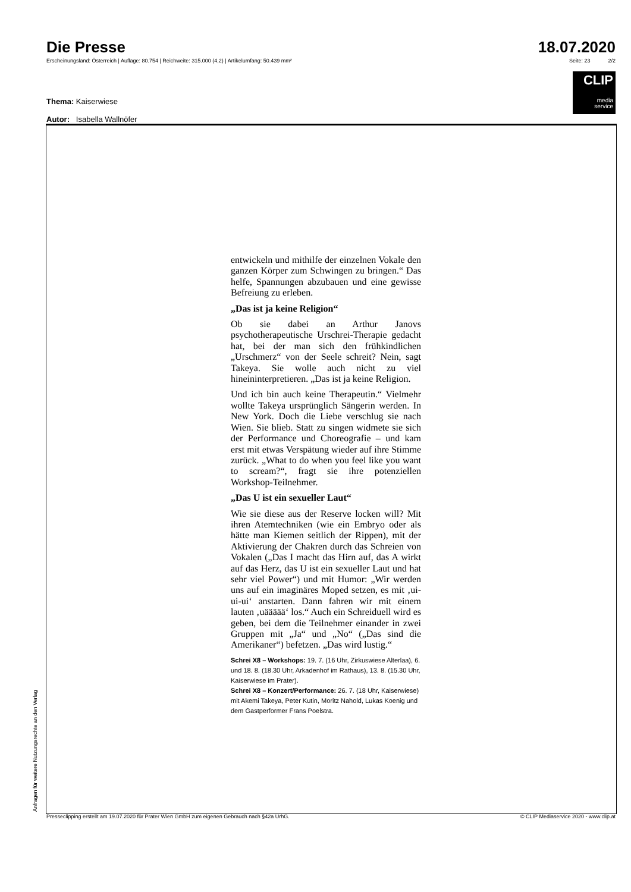Die Presse
18.07.2020
Erscheinungsland: Österreich | Auflage: 80.754 | Reichweite: 315.000 (4,2) | Artikelumfang: 50.439 mm² Seite: 23 2/2
CLIP
media
service
Thema: Kaiserwiese
Autor: Isabella Wallnöfer
entwickeln und mithilfe der einzelnen Vokale den ganzen Körper zum Schwingen zu bringen.“ Das helfe, Spannungen abzubauen und eine gewisse Befreiung zu erleben.
„Das ist ja keine Religion“
Ob sie dabei an Arthur Janovs psychotherapeutische Urschrei-Therapie gedacht hat, bei der man sich den frühkindlichen „Urschmerz“ von der Seele schreit? Nein, sagt Takeya. Sie wolle auch nicht zu viel hineininterpretieren. „Das ist ja keine Religion.
Und ich bin auch keine Therapeutin.“ Vielmehr wollte Takeya ursprünglich Sängerin werden. In New York. Doch die Liebe verschlug sie nach Wien. Sie blieb. Statt zu singen widmete sie sich der Performance und Choreografie – und kam erst mit etwas Verspätung wieder auf ihre Stimme zurück. „What to do when you feel like you want to scream?“, fragt sie ihre potenziellen Workshop-Teilnehmer.
„Das U ist ein sexueller Laut“
Wie sie diese aus der Reserve locken will? Mit ihren Atemtechniken (wie ein Embryo oder als hätte man Kiemen seitlich der Rippen), mit der Aktivierung der Chakren durch das Schreien von Vokalen („Das I macht das Hirn auf, das A wirkt auf das Herz, das U ist ein sexueller Laut und hat sehr viel Power“) und mit Humor: „Wir werden uns auf ein imaginäres Moped setzen, es mit ‚ui-ui-ui‘ anstarten. Dann fahren wir mit einem lauten ‚uäääää‘ los.“ Auch ein Schreiduell wird es geben, bei dem die Teilnehmer einander in zwei Gruppen mit „Ja“ und „No“ („Das sind die Amerikaner“) befetzen. „Das wird lustig.“
Schrei X8 – Workshops: 19. 7. (16 Uhr, Zirkuswiese Alterlaa), 6. und 18. 8. (18.30 Uhr, Arkadenhof im Rathaus), 13. 8. (15.30 Uhr, Kaiserwiese im Prater).
Schrei X8 – Konzert/Performance: 26. 7. (18 Uhr, Kaiserwiese) mit Akemi Takeya, Peter Kutin, Moritz Nahold, Lukas Koenig und dem Gastperformer Frans Poelstra.
Anfragen für weitere Nutzungsrechte an den Verlag Presseclipping erstellt am 19.07.2020 für Prater Wien GmbH zum eigenen Gebrauch nach §42a UrhG. © CLIP Mediaservice 2020 - www.clip.at